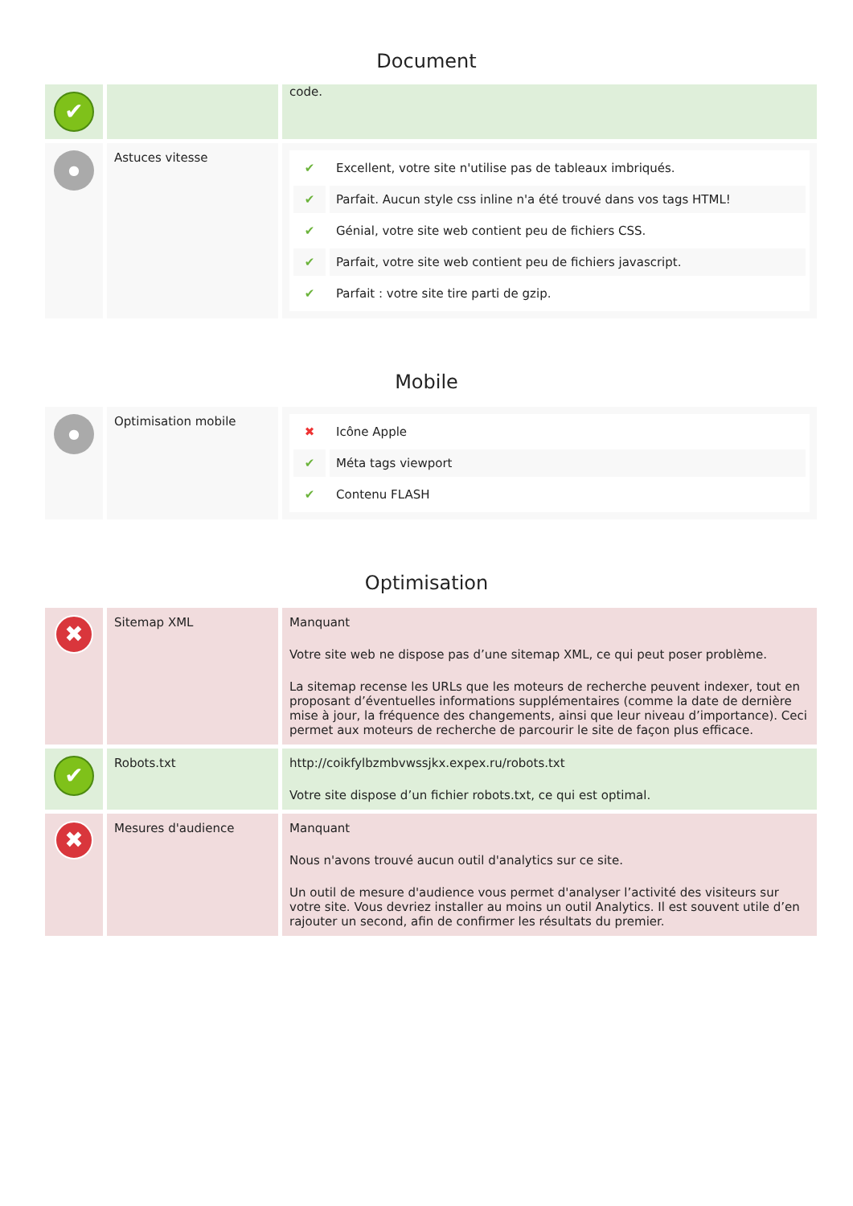Document
| ✔ | | code. |
| ● | Astuces vitesse | / ✔ / Excellent, votre site n'utilise pas de tableaux imbriqués. / / ✔ / Parfait. Aucun style css inline n'a été trouvé dans vos tags HTML! / / ✔ / Génial, votre site web contient peu de fichiers CSS. / / ✔ / Parfait, votre site web contient peu de fichiers javascript. / / ✔ / Parfait : votre site tire parti de gzip. / |
Mobile
| ● | Optimisation mobile | / ✖ / Icône Apple / / ✔ / Méta tags viewport / / ✔ / Contenu FLASH / |
Optimisation
| ✖ | Sitemap XML | Manquant Votre site web ne dispose pas d’une sitemap XML, ce qui peut poser problème. La sitemap recense les URLs que les moteurs de recherche peuvent indexer, tout en proposant d’éventuelles informations supplémentaires (comme la date de dernière mise à jour, la fréquence des changements, ainsi que leur niveau d’importance). Ceci permet aux moteurs de recherche de parcourir le site de façon plus efficace. |
| ✔ | Robots.txt | http://coikfylbzmbvwssjkx.expex.ru/robots.txt Votre site dispose d’un fichier robots.txt, ce qui est optimal. |
| ✖ | Mesures d'audience | Manquant Nous n'avons trouvé aucun outil d'analytics sur ce site. Un outil de mesure d'audience vous permet d'analyser l’activité des visiteurs sur votre site. Vous devriez installer au moins un outil Analytics. Il est souvent utile d’en rajouter un second, afin de confirmer les résultats du premier. |